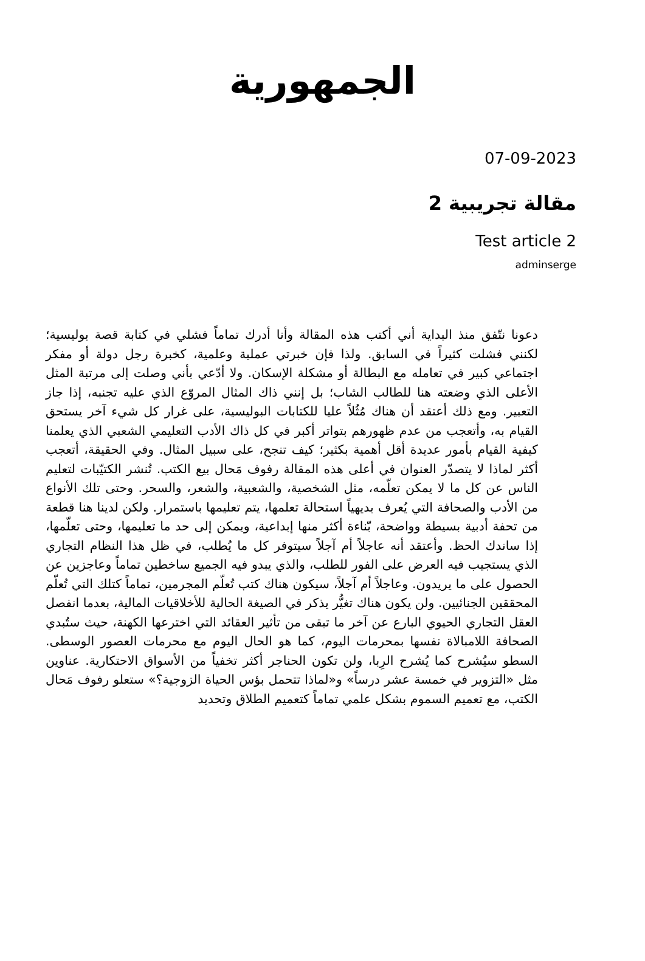الجمهورية
07-09-2023
مقالة تجريبية 2
Test article 2
adminserge
دعونا نتّفق منذ البداية أني أكتب هذه المقالة وأنا أدرك تماماً فشلي في كتابة قصة بوليسية؛ لكنني فشلت كثيراً في السابق. ولذا فإن خبرتي عملية وعلمية، كخبرة رجل دولة أو مفكر اجتماعي كبير في تعامله مع البطالة أو مشكلة الإسكان. ولا أدّعي بأني وصلت إلى مرتبة المثل الأعلى الذي وضعته هنا للطالب الشاب؛ بل إنني ذاك المثال المروّع الذي عليه تجنبه، إذا جاز التعبير. ومع ذلك أعتقد أن هناك مُثُلاً عليا للكتابات البوليسية، على غرار كل شيء آخر يستحق القيام به، وأتعجب من عدم ظهورهم بتواتر أكبر في كل ذاك الأدب التعليمي الشعبي الذي يعلمنا كيفية القيام بأمور عديدة أقل أهمية بكثير؛ كيف تنجح، على سبيل المثال. وفي الحقيقة، أتعجب أكثر لماذا لا يتصدّر العنوان في أعلى هذه المقالة رفوف مَحال بيع الكتب. تُنشر الكتيّبات لتعليم الناس عن كل ما لا يمكن تعلّمه، مثل الشخصية، والشعبية، والشعر، والسحر. وحتى تلك الأنواع من الأدب والصحافة التي يُعرف بديهياً استحالة تعلمها، يتم تعليمها باستمرار. ولكن لدينا هنا قطعة من تحفة أدبية بسيطة وواضحة، بّناءة أكثر منها إبداعية، ويمكن إلى حد ما تعليمها، وحتى تعلّمها، إذا ساندك الحظ. وأعتقد أنه عاجلاً أم آجلاً سيتوفر كل ما يُطلب، في ظل هذا النظام التجاري الذي يستجيب فيه العرض على الفور للطلب، والذي يبدو فيه الجميع ساخطين تماماً وعاجزين عن الحصول على ما يريدون. وعاجلاً أم آجلاً، سيكون هناك كتب تُعلّم المجرمين، تماماً كتلك التي تُعلّم المحققين الجنائيين. ولن يكون هناك تغيُّر يذكر في الصيغة الحالية للأخلاقيات المالية، بعدما انفصل العقل التجاري الحيوي البارع عن آخر ما تبقى من تأثير العقائد التي اخترعها الكهنة، حيث ستُبدي الصحافة اللامبالاة نفسها بمحرمات اليوم، كما هو الحال اليوم مع محرمات العصور الوسطى. السطو سيُشرح كما يُشرح الرِبا، ولن تكون الحناجر أكثر تخفياً من الأسواق الاحتكارية. عناوين مثل «التزوير في خمسة عشر درساً» و«لماذا تتحمل بؤس الحياة الزوجية؟» ستعلو رفوف مَحال الكتب، مع تعميم السموم بشكل علمي تماماً كتعميم الطلاق وتحديد